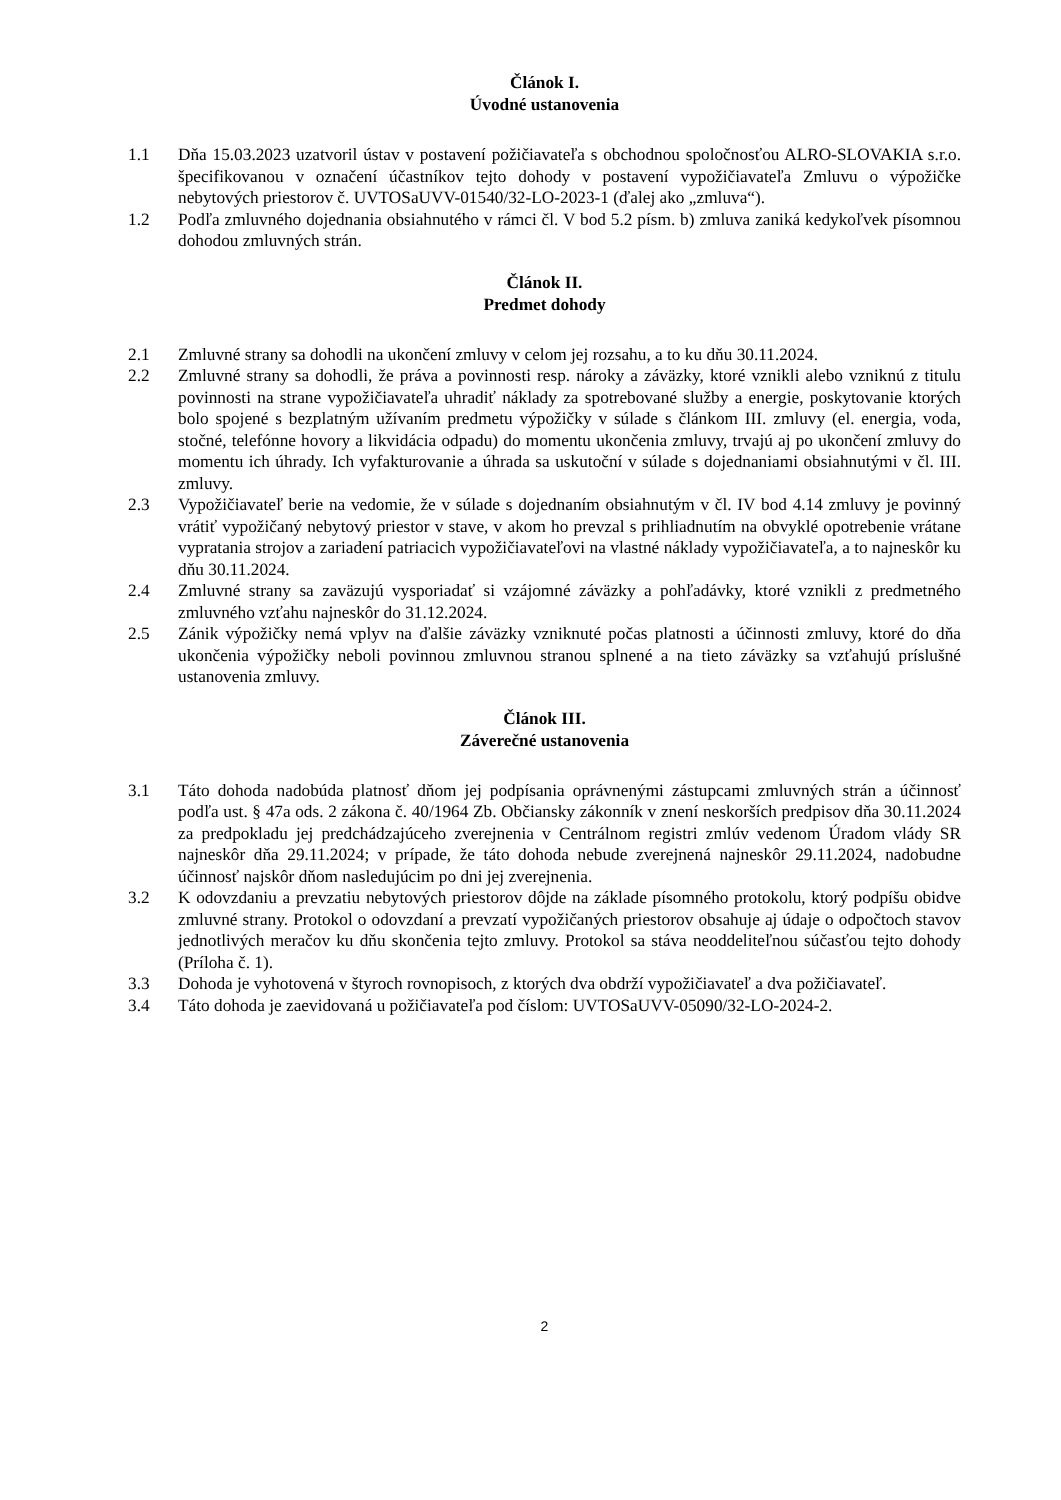Článok I.
Úvodné ustanovenia
1.1 Dňa 15.03.2023 uzatvoril ústav v postavení požičiavateľa s obchodnou spoločnosťou ALRO-SLOVAKIA s.r.o. špecifikovanou v označení účastníkov tejto dohody v postavení vypožičiavateľa Zmluvu o výpožičke nebytových priestorov č. UVTOSaUVV-01540/32-LO-2023-1 (ďalej ako „zmluva“).
1.2 Podľa zmluvného dojednania obsiahnutého v rámci čl. V bod 5.2 písm. b) zmluva zaniká kedykoľvek písomnou dohodou zmluvných strán.
Článok II.
Predmet dohody
2.1 Zmluvné strany sa dohodli na ukončení zmluvy v celom jej rozsahu, a to ku dňu 30.11.2024.
2.2 Zmluvné strany sa dohodli, že práva a povinnosti resp. nároky a záväzky, ktoré vznikli alebo vzniknú z titulu povinnosti na strane vypožičiavateľa uhradiť náklady za spotrebované služby a energie, poskytovanie ktorých bolo spojené s bezplatným užívaním predmetu výpožičky v súlade s článkom III. zmluvy (el. energia, voda, stočné, telefónne hovory a likvidácia odpadu) do momentu ukončenia zmluvy, trvajú aj po ukončení zmluvy do momentu ich úhrady. Ich vyfakturovanie a úhrada sa uskutoční v súlade s dojednaniami obsiahnutými v čl. III. zmluvy.
2.3 Vypožičiavateľ berie na vedomie, že v súlade s dojednaním obsiahnutým v čl. IV bod 4.14 zmluvy je povinný vrátiť vypožičaný nebytový priestor v stave, v akom ho prevzal s prihliadnutím na obvyklé opotrebenie vrátane vypratania strojov a zariadení patriacich vypožičiavateľovi na vlastné náklady vypožičiavateľa, a to najneskôr ku dňu 30.11.2024.
2.4 Zmluvné strany sa zaväzujú vysporiadať si vzájomné záväzky a pohľadávky, ktoré vznikli z predmetného zmluvného vzťahu najneskôr do 31.12.2024.
2.5 Zánik výpožičky nemá vplyv na ďalšie záväzky vzniknuté počas platnosti a účinnosti zmluvy, ktoré do dňa ukončenia výpožičky neboli povinnou zmluvnou stranou splnené a na tieto záväzky sa vzťahujú príslušné ustanovenia zmluvy.
Článok III.
Záverečné ustanovenia
3.1 Táto dohoda nadobúda platnosť dňom jej podpísania oprávnenými zástupcami zmluvných strán a účinnosť podľa ust. § 47a ods. 2 zákona č. 40/1964 Zb. Občiansky zákonník v znení neskorších predpisov dňa 30.11.2024 za predpokladu jej predchádzajúceho zverejnenia v Centrálnom registri zmlúv vedenom Úradom vlády SR najneskôr dňa 29.11.2024; v prípade, že táto dohoda nebude zverejnená najneskôr 29.11.2024, nadobudne účinnosť najskôr dňom nasledujúcim po dni jej zverejnenia.
3.2 K odovzdaniu a prevzatiu nebytových priestorov dôjde na základe písomného protokolu, ktorý podpíšu obidve zmluvné strany. Protokol o odovzdaní a prevzatí vypožičaných priestorov obsahuje aj údaje o odpočtoch stavov jednotlivých meračov ku dňu skončenia tejto zmluvy. Protokol sa stáva neoddeliteľnou súčasťou tejto dohody (Príloha č. 1).
3.3 Dohoda je vyhotovená v štyroch rovnopisoch, z ktorých dva obdrží vypožičiavateľ a dva požičiavateľ.
3.4 Táto dohoda je zaevidovaná u požičiavateľa pod číslom: UVTOSaUVV-05090/32-LO-2024-2.
2